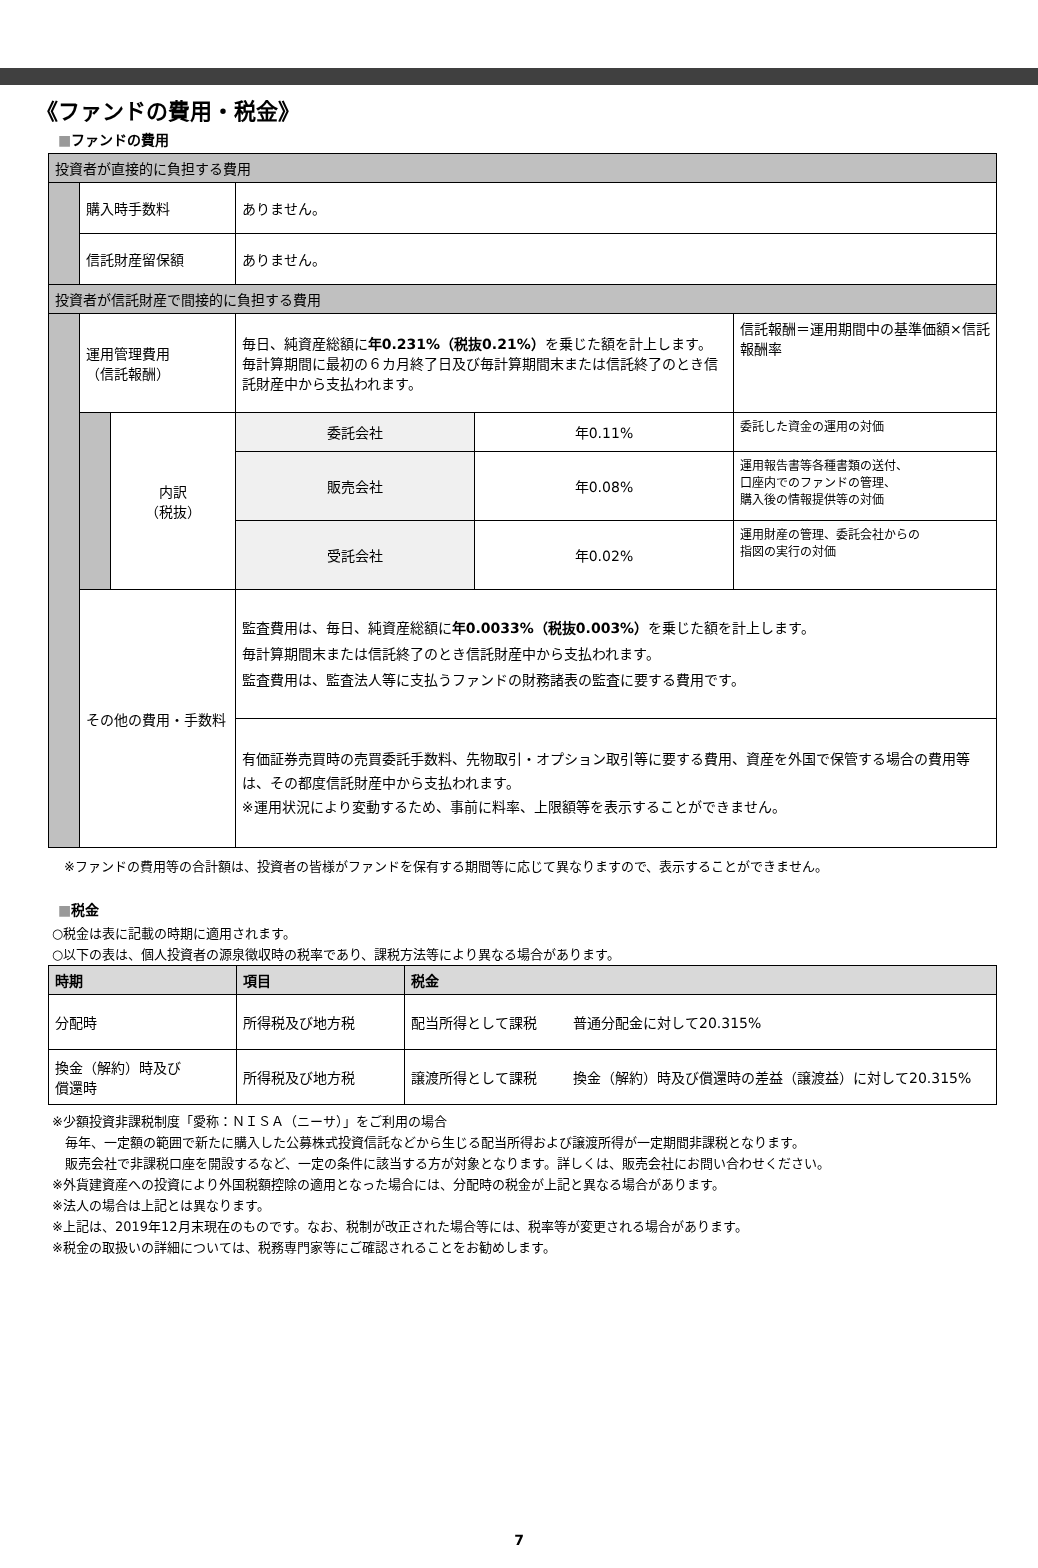《ファンドの費用・税金》
■ファンドの費用
| 投資者が直接的に負担する費用 | | | | | |
| | 購入時手数料 | | ありません。 | | |
| | 信託財産留保額 | | ありません。 | | |
| 投資者が信託財産で間接的に負担する費用 | | | | | |
| | 運用管理費用 （信託報酬） | | 毎日、純資産総額に 年0.231%（税抜0.21%） を乗じた額を計上します。 毎計算期間に最初の６カ月終了日及び毎計算期間末または信託終了のとき信託財産中から支払われます。 | | 信託報酬＝運用期間中の基準価額×信託報酬率 |
| | | 内訳 （税抜） | 委託会社 | 年0.11% | 委託した資金の運用の対価 |
| | | | 販売会社 | 年0.08% | 運用報告書等各種書類の送付、 口座内でのファンドの管理、 購入後の情報提供等の対価 |
| | | | 受託会社 | 年0.02% | 運用財産の管理、委託会社からの 指図の実行の対価 |
| | その他の費用・手数料 | | 監査費用は、毎日、純資産総額に 年0.0033%（税抜0.003%） を乗じた額を計上します。 毎計算期間末または信託終了のとき信託財産中から支払われます。 監査費用は、監査法人等に支払うファンドの財務諸表の監査に要する費用です。 | | |
| | | | 有価証券売買時の売買委託手数料、先物取引・オプション取引等に要する費用、資産を外国で保管する場合の費用等は、その都度信託財産中から支払われます。 ※運用状況により変動するため、事前に料率、上限額等を表示することができません。 | | |
※ファンドの費用等の合計額は、投資者の皆様がファンドを保有する期間等に応じて異なりますので、表示することができません。
■税金
○税金は表に記載の時期に適用されます。
○以下の表は、個人投資者の源泉徴収時の税率であり、課税方法等により異なる場合があります。
| 時期 | 項目 | 税金 | |
| --- | --- | --- | --- |
| 分配時 | 所得税及び地方税 | 配当所得として課税 | 普通分配金に対して20.315% |
| 換金（解約）時及び 償還時 | 所得税及び地方税 | 譲渡所得として課税 | 換金（解約）時及び償還時の差益（譲渡益）に対して20.315% |
※少額投資非課税制度「愛称：ＮＩＳＡ（ニーサ）」をご利用の場合
　毎年、一定額の範囲で新たに購入した公募株式投資信託などから生じる配当所得および譲渡所得が一定期間非課税となります。
　販売会社で非課税口座を開設するなど、一定の条件に該当する方が対象となります。詳しくは、販売会社にお問い合わせください。
※外貨建資産への投資により外国税額控除の適用となった場合には、分配時の税金が上記と異なる場合があります。
※法人の場合は上記とは異なります。
※上記は、2019年12月末現在のものです。なお、税制が改正された場合等には、税率等が変更される場合があります。
※税金の取扱いの詳細については、税務専門家等にご確認されることをお勧めします。
7